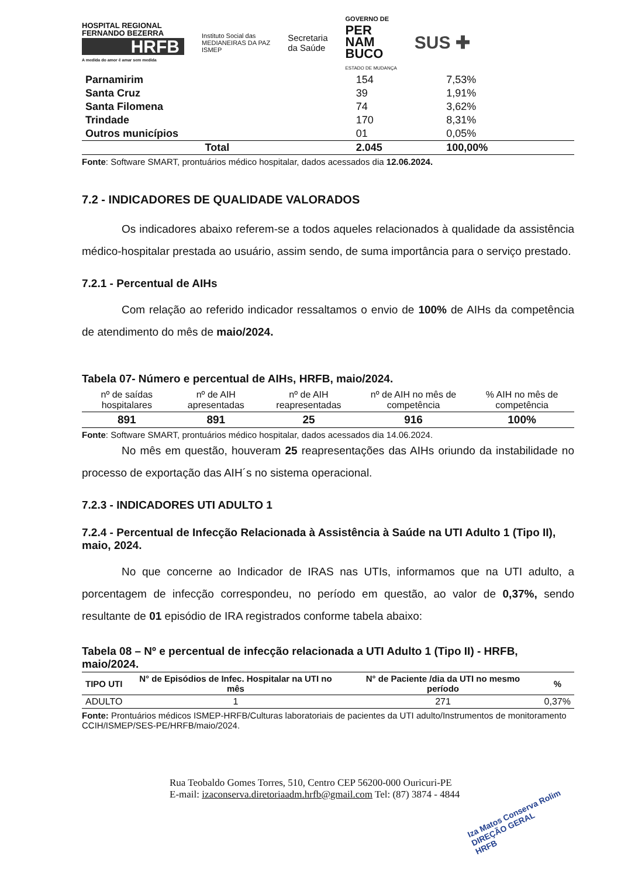HOSPITAL REGIONAL FERNANDO BEZERRA
HRFB
A medida do amor é amar sem medida
Instituto Social das
MEDIANEIRAS DA PAZ
ISMEP
Secretaria
da Saúde
GOVERNO DE
PER
NAM
BUCO
ESTADO DE MUDANÇA
SUS ✚
| Parnamirim | 154 | 7,53% |
| Santa Cruz | 39 | 1,91% |
| Santa Filomena | 74 | 3,62% |
| Trindade | 170 | 8,31% |
| Outros municípios | 01 | 0,05% |
| Total | 2.045 | 100,00% |
Fonte: Software SMART, prontuários médico hospitalar, dados acessados dia 12.06.2024.
7.2 - INDICADORES DE QUALIDADE VALORADOS
Os indicadores abaixo referem-se a todos aqueles relacionados à qualidade da assistência médico-hospitalar prestada ao usuário, assim sendo, de suma importância para o serviço prestado.
7.2.1 - Percentual de AIHs
Com relação ao referido indicador ressaltamos o envio de 100% de AIHs da competência de atendimento do mês de maio/2024.
Tabela 07- Número e percentual de AIHs, HRFB, maio/2024.
| nº de saídas hospitalares | nº de AIH apresentadas | nº de AIH reapresentadas | nº de AIH no mês de competência | % AIH no mês de competência |
| --- | --- | --- | --- | --- |
| 891 | 891 | 25 | 916 | 100% |
Fonte: Software SMART, prontuários médico hospitalar, dados acessados dia 14.06.2024.
No mês em questão, houveram 25 reapresentações das AIHs oriundo da instabilidade no processo de exportação das AIH´s no sistema operacional.
7.2.3 - INDICADORES UTI ADULTO 1
7.2.4 - Percentual de Infecção Relacionada à Assistência à Saúde na UTI Adulto 1 (Tipo II), maio, 2024.
No que concerne ao Indicador de IRAS nas UTIs, informamos que na UTI adulto, a porcentagem de infecção correspondeu, no período em questão, ao valor de 0,37%, sendo resultante de 01 episódio de IRA registrados conforme tabela abaixo:
Tabela 08 – Nº e percentual de infecção relacionada a UTI Adulto 1 (Tipo II) - HRFB, maio/2024.
| TIPO UTI | N° de Episódios de Infec. Hospitalar na UTI no mês | N° de Paciente /dia da UTI no mesmo período | % |
| --- | --- | --- | --- |
| ADULTO | 1 | 271 | 0,37% |
Fonte: Prontuários médicos ISMEP-HRFB/Culturas laboratoriais de pacientes da UTI adulto/Instrumentos de monitoramento CCIH/ISMEP/SES-PE/HRFB/maio/2024.
Rua Teobaldo Gomes Torres, 510, Centro CEP 56200-000 Ouricuri-PE
E-mail: izaconserva.diretoriaadm.hrfb@gmail.com Tel: (87) 3874 - 4844
Iza Matos Conserva Rolim
DIREÇÃO GERAL
HRFB